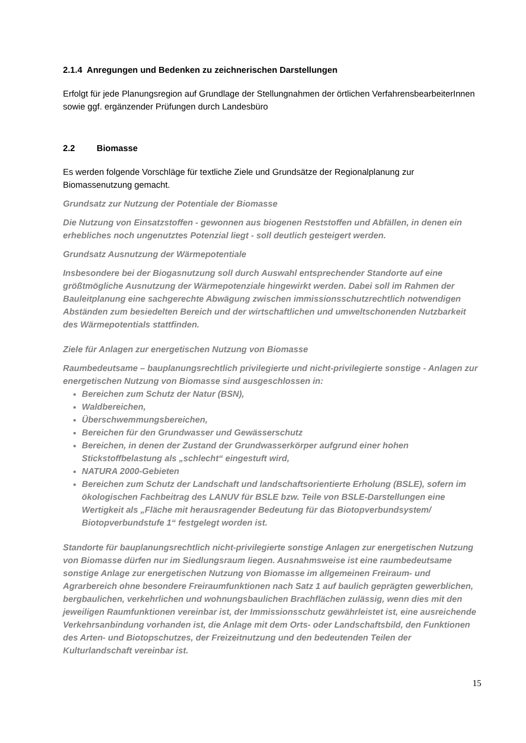2.1.4 Anregungen und Bedenken zu zeichnerischen Darstellungen
Erfolgt für jede Planungsregion auf Grundlage der Stellungnahmen der örtlichen VerfahrensbearbeiterInnen sowie ggf. ergänzender Prüfungen durch Landesbüro
2.2 Biomasse
Es werden folgende Vorschläge für textliche Ziele und Grundsätze der Regionalplanung zur Biomassenutzung gemacht.
Grundsatz zur Nutzung der Potentiale der Biomasse
Die Nutzung von Einsatzstoffen - gewonnen aus biogenen Reststoffen und Abfällen, in denen ein erhebliches noch ungenutztes Potenzial liegt - soll deutlich gesteigert werden.
Grundsatz Ausnutzung der Wärmepotentiale
Insbesondere bei der Biogasnutzung soll durch Auswahl entsprechender Standorte auf eine größtmögliche Ausnutzung der Wärmepotenziale hingewirkt werden. Dabei soll im Rahmen der Bauleitplanung eine sachgerechte Abwägung zwischen immissionsschutz­rechtlich notwendigen Abständen zum besiedelten Bereich und der wirtschaftlichen und umweltschonenden Nutzbarkeit des Wärmepotentials stattfinden.
Ziele für Anlagen zur energetischen Nutzung von Biomasse
Raumbedeutsame – bauplanungsrechtlich privilegierte und nicht-privilegierte sonstige - Anlagen zur energetischen Nutzung von Biomasse sind ausgeschlossen in:
Bereichen zum Schutz der Natur (BSN),
Waldbereichen,
Überschwemmungsbereichen,
Bereichen für den Grundwasser und Gewässerschutz
Bereichen, in denen der Zustand der Grundwasserkörper aufgrund einer hohen Stickstoffbelastung als „schlecht“ eingestuft wird,
NATURA 2000-Gebieten
Bereichen zum Schutz der Landschaft und landschaftsorientierte Erholung (BSLE), sofern im ökologischen Fachbeitrag des LANUV für BSLE bzw. Teile von BSLE-Darstellungen eine Wertigkeit als „Fläche mit herausragender Bedeutung für das Biotopverbundsystem/ Biotopverbundstufe 1“ festgelegt worden ist.
Standorte für bauplanungsrechtlich nicht-privilegierte sonstige Anlagen zur energeti­schen Nutzung von Biomasse dürfen nur im Siedlungsraum liegen. Ausnahmsweise ist eine raumbedeutsame sonstige Anlage zur energetischen Nutzung von Biomasse im all­gemeinen Freiraum- und Agrarbereich ohne besondere Freiraumfunktionen nach Satz 1 auf baulich geprägten gewerblichen, bergbaulichen, verkehrlichen und wohnungsbauli­chen Brachflächen zulässig, wenn dies mit den jeweiligen Raumfunktionen vereinbar ist, der Immissionsschutz gewährleistet ist, eine ausreichende Verkehrsanbindung vorhan­den ist, die Anlage mit dem Orts- oder Landschaftsbild, den Funktionen des Arten- und Biotopschutzes, der Freizeitnutzung und den bedeutenden Teilen der Kulturlandschaft vereinbar ist.
15